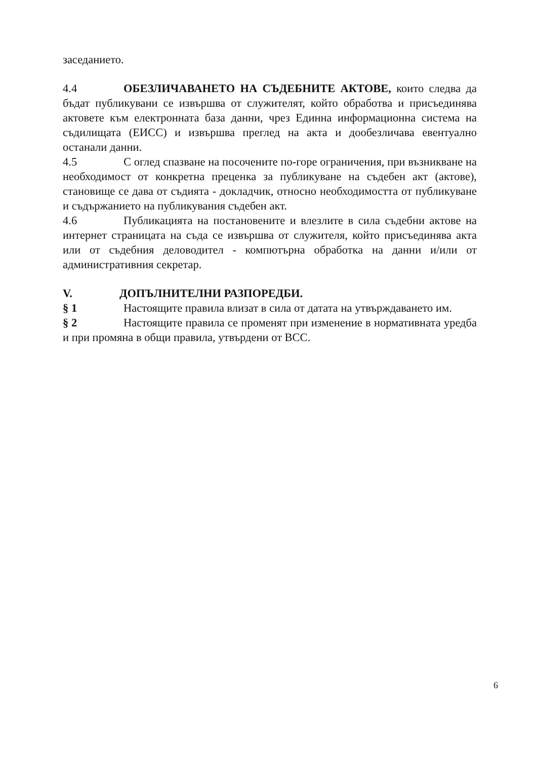заседанието.
4.4 ОБЕЗЛИЧАВАНЕТО НА СЪДЕБНИТЕ АКТОВЕ, които следва да бъдат публикувани се извършва от служителят, който обработва и присъединява актовете към електронната база данни, чрез Единна информационна система на съдилищата (ЕИСС) и извършва преглед на акта и дообезличава евентуално останали данни.
4.5 С оглед спазване на посочените по-горе ограничения, при възникване на необходимост от конкретна преценка за публикуване на съдебен акт (актове), становище се дава от съдията - докладчик, относно необходимостта от публикуване и съдържанието на публикувания съдебен акт.
4.6 Публикацията на постановените и влезлите в сила съдебни актове на интернет страницата на съда се извършва от служителя, който присъединява акта или от съдебния деловодител - компютърна обработка на данни и/или от административния секретар.
V. ДОПЪЛНИТЕЛНИ РАЗПОРЕДБИ.
§ 1 Настоящите правила влизат в сила от датата на утвърждаването им.
§ 2 Настоящите правила се променят при изменение в нормативната уредба и при промяна в общи правила, утвърдени от ВСС.
6